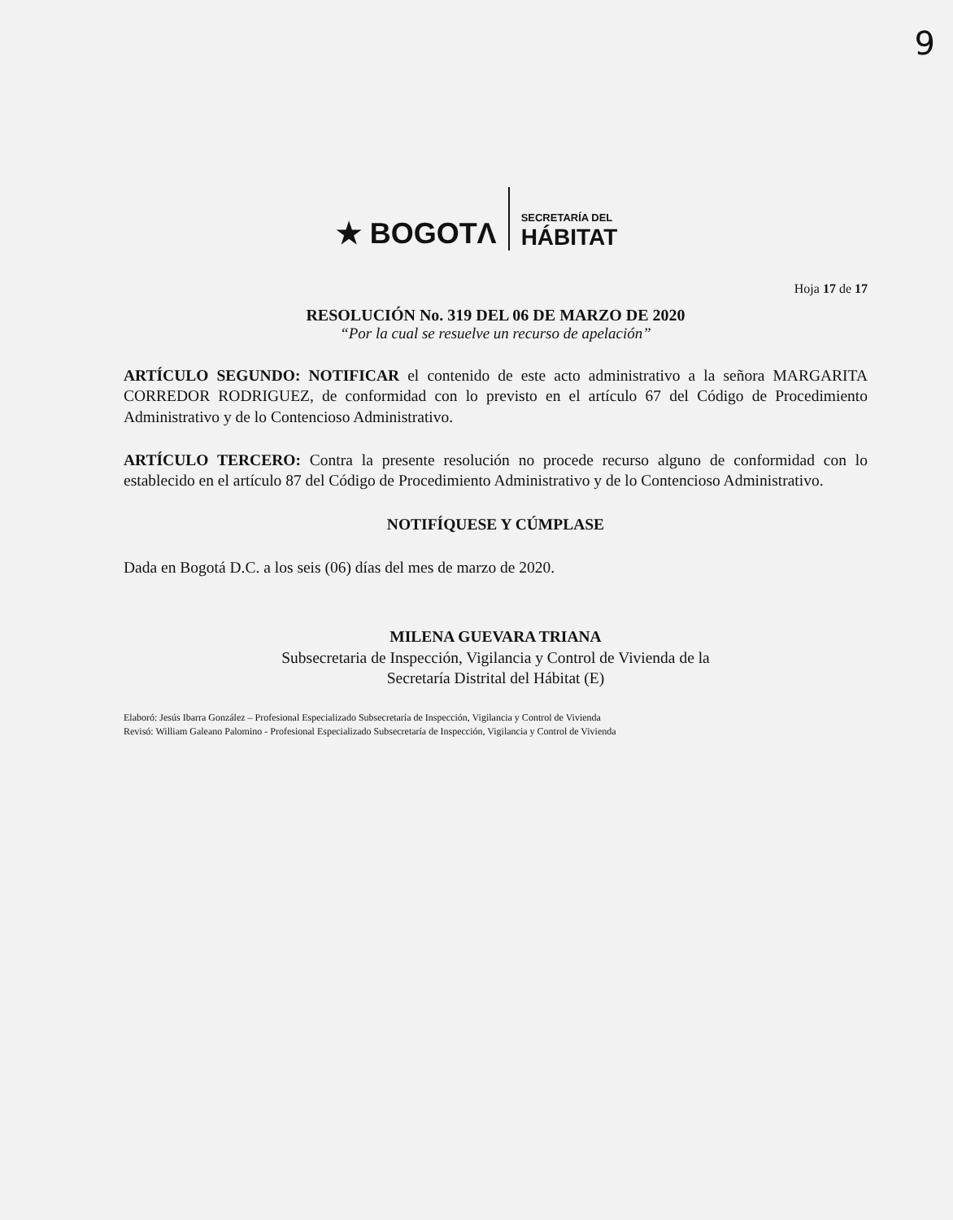9
★ BOGOTΛ SECRETARÍA DEL
HÁBITAT
Hoja 17 de 17
RESOLUCIÓN No. 319 DEL 06 DE MARZO DE 2020
“Por la cual se resuelve un recurso de apelación”
ARTÍCULO SEGUNDO: NOTIFICAR el contenido de este acto administrativo a la señora MARGARITA CORREDOR RODRIGUEZ, de conformidad con lo previsto en el artículo 67 del Código de Procedimiento Administrativo y de lo Contencioso Administrativo.
ARTÍCULO TERCERO: Contra la presente resolución no procede recurso alguno de conformidad con lo establecido en el artículo 87 del Código de Procedimiento Administrativo y de lo Contencioso Administrativo.
NOTIFÍQUESE Y CÚMPLASE
Dada en Bogotá D.C. a los seis (06) días del mes de marzo de 2020.
MILENA GUEVARA TRIANA
Subsecretaria de Inspección, Vigilancia y Control de Vivienda de la
Secretaría Distrital del Hábitat (E)
Elaboró: Jesús Ibarra González – Profesional Especializado Subsecretaría de Inspección, Vigilancia y Control de Vivienda
Revisó: William Galeano Palomino - Profesional Especializado Subsecretaría de Inspección, Vigilancia y Control de Vivienda